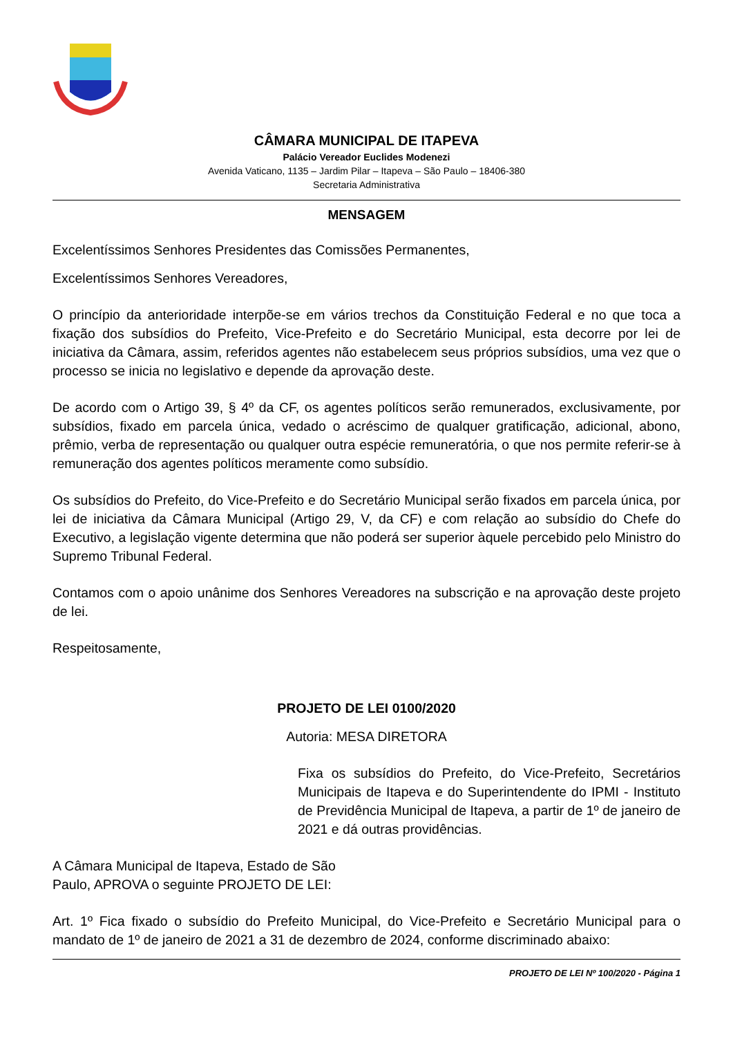CÂMARA MUNICIPAL DE ITAPEVA
Palácio Vereador Euclides Modenezi
Avenida Vaticano, 1135 – Jardim Pilar – Itapeva – São Paulo – 18406-380
Secretaria Administrativa
MENSAGEM
Excelentíssimos Senhores Presidentes das Comissões Permanentes,
Excelentíssimos Senhores Vereadores,
O princípio da anterioridade interpõe-se em vários trechos da Constituição Federal e no que toca a fixação dos subsídios do Prefeito, Vice-Prefeito e do Secretário Municipal, esta decorre por lei de iniciativa da Câmara, assim, referidos agentes não estabelecem seus próprios subsídios, uma vez que o processo se inicia no legislativo e depende da aprovação deste.
De acordo com o Artigo 39, § 4º da CF, os agentes políticos serão remunerados, exclusivamente, por subsídios, fixado em parcela única, vedado o acréscimo de qualquer gratificação, adicional, abono, prêmio, verba de representação ou qualquer outra espécie remuneratória, o que nos permite referir-se à remuneração dos agentes políticos meramente como subsídio.
Os subsídios do Prefeito, do Vice-Prefeito e do Secretário Municipal serão fixados em parcela única, por lei de iniciativa da Câmara Municipal (Artigo 29, V, da CF) e com relação ao subsídio do Chefe do Executivo, a legislação vigente determina que não poderá ser superior àquele percebido pelo Ministro do Supremo Tribunal Federal.
Contamos com o apoio unânime dos Senhores Vereadores na subscrição e na aprovação deste projeto de lei.
Respeitosamente,
PROJETO DE LEI 0100/2020
Autoria: MESA DIRETORA
Fixa os subsídios do Prefeito, do Vice-Prefeito, Secretários Municipais de Itapeva e do Superintendente do IPMI - Instituto de Previdência Municipal de Itapeva, a partir de 1º de janeiro de 2021 e dá outras providências.
A Câmara Municipal de Itapeva, Estado de São
Paulo, APROVA o seguinte PROJETO DE LEI:
Art. 1º Fica fixado o subsídio do Prefeito Municipal, do Vice-Prefeito e Secretário Municipal para o mandato de 1º de janeiro de 2021 a 31 de dezembro de 2024, conforme discriminado abaixo:
PROJETO DE LEI Nº 100/2020 - Página 1